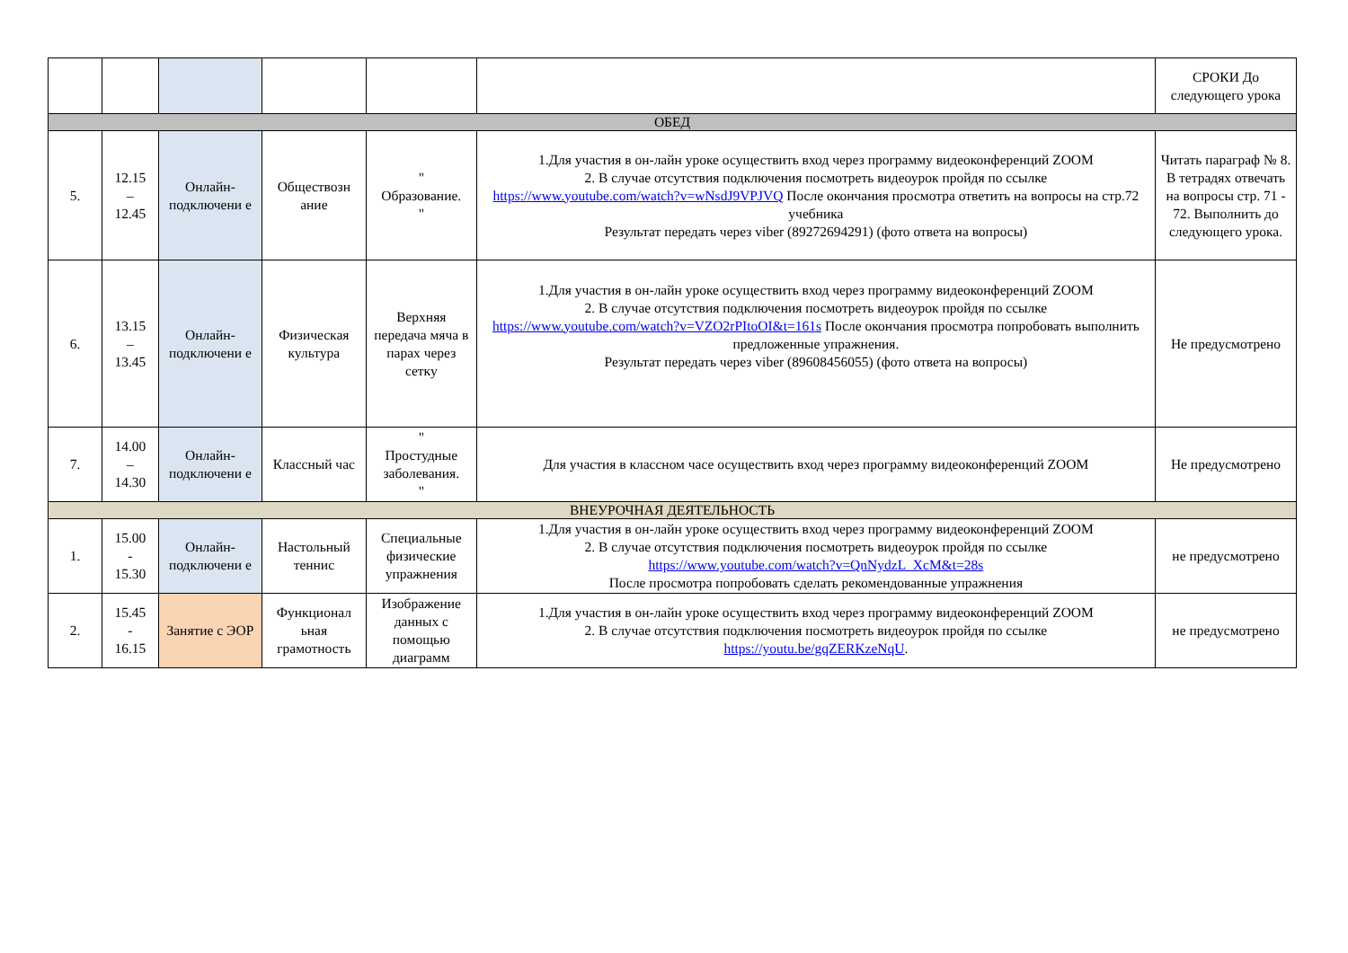| | | | | | | СРОКИ До следующего урока |
| ОБЕД | | | | | | |
| 5. | 12.15 – 12.45 | Онлайн-подключени е | Обществозн ание | " Образование. " | 1.Для участия в он-лайн уроке осуществить вход через программу видеоконференций ZOOM 2. В случае отсутствия подключения посмотреть видеоурок пройдя по ссылке https://www.youtube.com/watch?v=wNsdJ9VPJVQ После окончания просмотра ответить на вопросы на стр.72 учебника Результат передать через viber (89272694291) (фото ответа на вопросы) | Читать параграф № 8. В тетрадях отвечать на вопросы стр. 71 - 72. Выполнить до следующего урока. |
| 6. | 13.15 – 13.45 | Онлайн-подключени е | Физическая культура | Верхняя передача мяча в парах через сетку | 1.Для участия в он-лайн уроке осуществить вход через программу видеоконференций ZOOM 2. В случае отсутствия подключения посмотреть видеоурок пройдя по ссылке https://www.youtube.com/watch?v=VZO2rPItoOI&t=161s После окончания просмотра попробовать выполнить предложенные упражнения. Результат передать через viber (89608456055) (фото ответа на вопросы) | Не предусмотрено |
| 7. | 14.00 – 14.30 | Онлайн-подключени е | Классный час | " Простудные заболевания. " | Для участия в классном часе осуществить вход через программу видеоконференций ZOOM | Не предусмотрено |
| ВНЕУРОЧНАЯ ДЕЯТЕЛЬНОСТЬ | | | | | | |
| 1. | 15.00 - 15.30 | Онлайн-подключени е | Настольный теннис | Специальные физические упражнения | 1.Для участия в он-лайн уроке осуществить вход через программу видеоконференций ZOOM 2. В случае отсутствия подключения посмотреть видеоурок пройдя по ссылке https://www.youtube.com/watch?v=QnNydzL_XcM&t=28s После просмотра попробовать сделать рекомендованные упражнения | не предусмотрено |
| 2. | 15.45 - 16.15 | Занятие с ЭОР | Функционал ьная грамотность | Изображение данных с помощью диаграмм | 1.Для участия в он-лайн уроке осуществить вход через программу видеоконференций ZOOM 2. В случае отсутствия подключения посмотреть видеоурок пройдя по ссылке https://youtu.be/gqZERKzeNqU . | не предусмотрено |